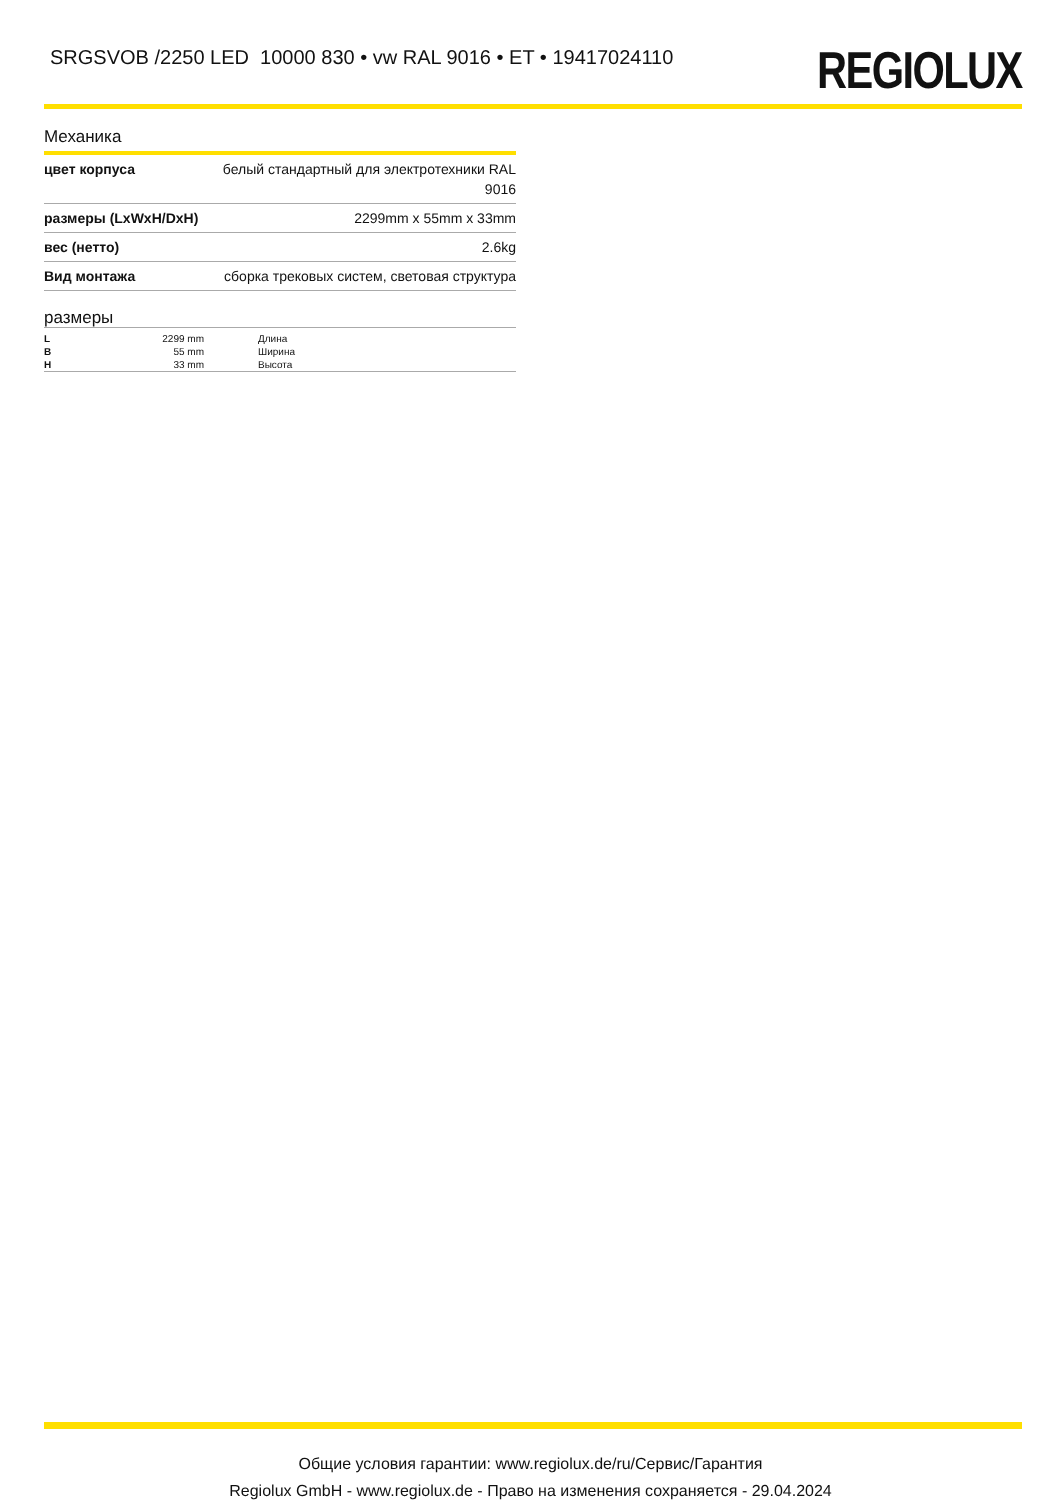SRGSVOB /2250 LED 10000 830 • vw RAL 9016 • ET • 19417024110
REGIOLUX
Механика
| цвет корпуса | белый стандартный для электротехники RAL 9016 |
| размеры (LxWxH/DxH) | 2299mm x 55mm x 33mm |
| вес (нетто) | 2.6kg |
| Вид монтажа | сборка трековых систем, световая структура |
размеры
| L | 2299 mm | Длина |
| B | 55 mm | Ширина |
| H | 33 mm | Высота |
Общие условия гарантии: www.regiolux.de/ru/Сервис/Гарантия
Regiolux GmbH - www.regiolux.de - Право на изменения сохраняется - 29.04.2024